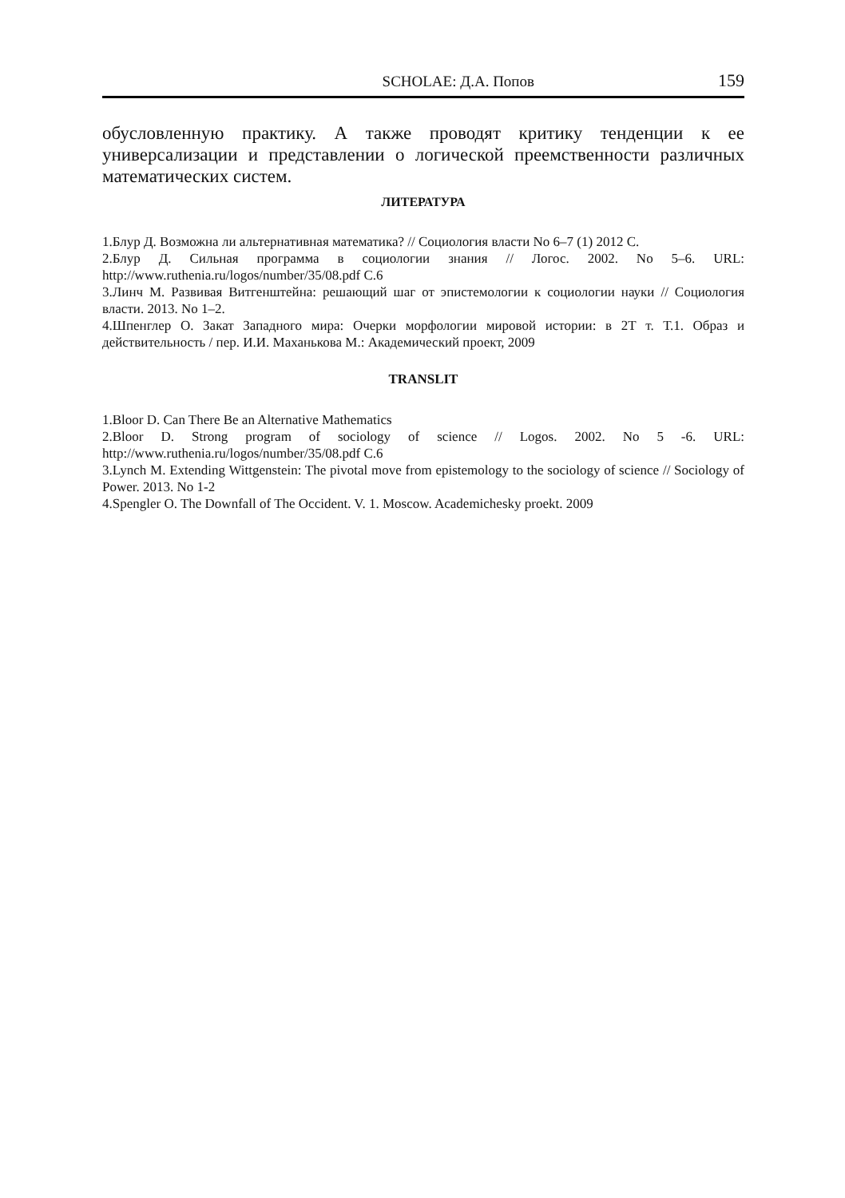SCHOLAE: Д.А. Попов 159
обусловленную практику. А также проводят критику тенденции к ее универсализации и представлении о логической преемственности различных математических систем.
ЛИТЕРАТУРА
1.Блур Д. Возможна ли альтернативная математика? // Социология власти No 6–7 (1) 2012 С.
2.Блур Д. Сильная программа в социологии знания // Логос. 2002. No 5–6. URL: http://www.ruthenia.ru/logos/number/35/08.pdf С.6
3.Линч М. Развивая Витгенштейна: решающий шаг от эпистемологии к социологии науки // Социология власти. 2013. No 1–2.
4.Шпенглер О. Закат Западного мира: Очерки морфологии мировой истории: в 2Т т. Т.1. Образ и действительность / пер. И.И. Маханькова М.: Академический проект, 2009
TRANSLIT
1.Bloor D. Can There Be an Alternative Mathematics
2.Bloor D. Strong program of sociology of science // Logos. 2002. No 5 -6. URL: http://www.ruthenia.ru/logos/number/35/08.pdf C.6
3.Lynch M. Extending Wittgenstein: The pivotal move from epistemology to the sociology of science // Sociology of Power. 2013. No 1-2
4.Spengler O. The Downfall of The Occident. V. 1. Moscow. Academichesky proekt. 2009